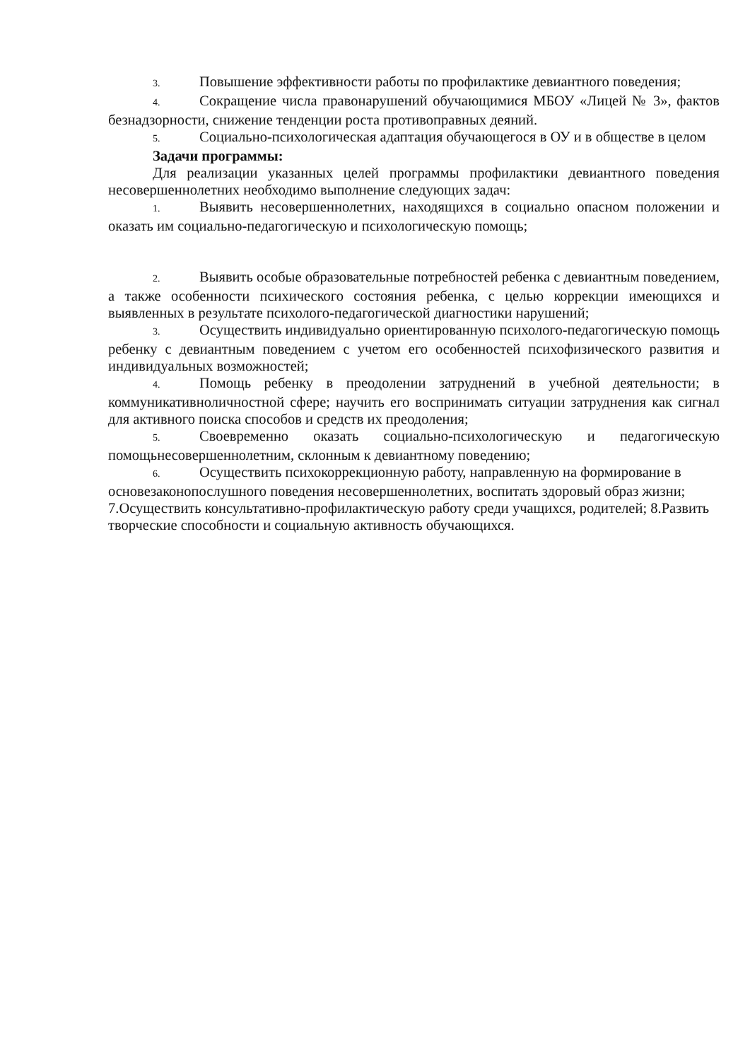3. Повышение эффективности работы по профилактике девиантного поведения;
4. Сокращение числа правонарушений обучающимися МБОУ «Лицей № 3», фактов безнадзорности, снижение тенденции роста противоправных деяний.
5. Социально-психологическая адаптация обучающегося в ОУ и в обществе в целом
Задачи программы:
Для реализации указанных целей программы профилактики девиантного поведения несовершеннолетних необходимо выполнение следующих задач:
1. Выявить несовершеннолетних, находящихся в социально опасном положении и оказать им социально-педагогическую и психологическую помощь;
2. Выявить особые образовательные потребностей ребенка с девиантным поведением, а также особенности психического состояния ребенка, с целью коррекции имеющихся и выявленных в результате психолого-педагогической диагностики нарушений;
3. Осуществить индивидуально ориентированную психолого-педагогическую помощь ребенку с девиантным поведением с учетом его особенностей психофизического развития и индивидуальных возможностей;
4. Помощь ребенку в преодолении затруднений в учебной деятельности; в коммуникативноличностной сфере; научить его воспринимать ситуации затруднения как сигнал для активного поиска способов и средств их преодоления;
5. Своевременно оказать социально-психологическую и педагогическую помощьнесовершеннолетним, склонным к девиантному поведению;
6. Осуществить психокоррекционную работу, направленную на формирование в основезаконопослушного поведения несовершеннолетних, воспитать здоровый образ жизни; 7.Осуществить консультативно-профилактическую работу среди учащихся, родителей; 8.Развить творческие способности и социальную активность обучающихся.